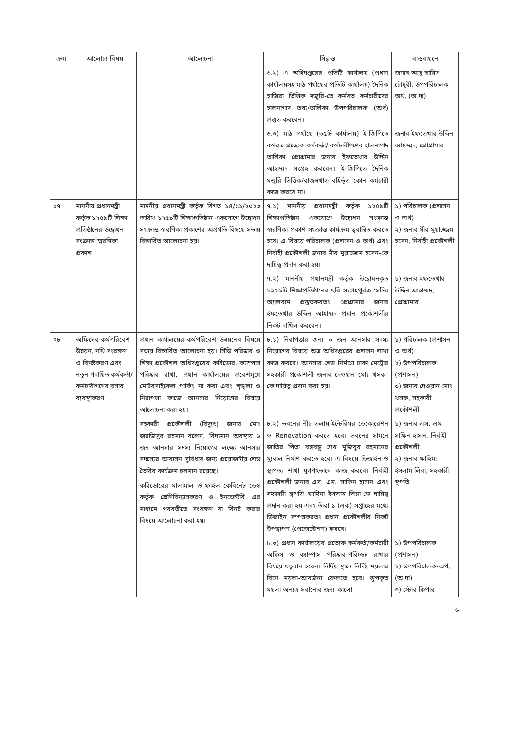| ক্রম | আলোচ্য বিষয় | আলোচনা | সিদ্ধান্ত | বাস্তবায়নে |
| --- | --- | --- | --- | --- |
| | | | ৬.২) এ অধিদপ্তরের প্রতিটি কার্যালয় (প্রধান কার্যালয়সহ মাঠ পর্যায়ের প্রতিটি কার্যালয়) দৈনিক হাজিরা ভিত্তিক মজুরি-তে কর্মরত কর্মচারীদের হালনাগাদ তথ্য/তালিকা উপপরিচালক (অর্থ) প্রস্তুত করবেন। | জনাব আবু ছায়িদ চৌধুরী, উপপরিচালক-অর্থ, (অ.দা) |
| | | | ৬.৩) মাঠ পর্যায়ে (৬৫টি কার্যালয়) ই-জিপিতে কর্মরত প্রত্যেক কর্মকর্তা/ কর্মচারীগণের হালনাগাদ তালিকা প্রোগ্রামার জনাব ইফতেখার উদ্দিন আহাম্মদ সংগ্রহ করবেন। ই-জিপিতে দৈনিক মজুরি ভিত্তিক/রাজস্বখাত বহির্ভূত কোন কর্মচারী কাজ করবে না। | জনাব ইফতেখার উদ্দিন আহাম্মদ, প্রোগ্রামার |
| ০৭ | মাননীয় প্রধানমন্ত্রী কর্তৃক ১২৫৯টি শিক্ষা প্রতিষ্ঠানের উদ্বোধন সংক্রান্ত স্মরণিকা প্রকাশ | মাননীয় প্রধানমন্ত্রী কর্তৃক বিগত ১৪/১১/২০২৩ তারিখ ১২৫৯টি শিক্ষাপ্রতিষ্ঠান একযোগে উদ্বোধন সংক্রান্ত স্মরণিকা প্রকাশের অগ্রগতি বিষয়ে সভায় বিস্তারিত আলোচনা হয়। | ৭.১) মাননীয় প্রধানমন্ত্রী কর্তৃক ১২৫৯টি শিক্ষাপ্রতিষ্ঠান একযোগে উদ্বোধন সংক্রান্ত স্মরণিকা প্রকাশ সংক্রান্ত কার্যক্রম ত্বরান্বিত করতে হবে। এ বিষয়ে পরিচালক (প্রশাসন ও অর্থ) এবং নির্বাহী প্রকৌশলী জনাব মীর মুয়াজ্জেম হসেন-কে দায়িত্ব প্রদান করা হয়। | ১) পরিচালক (প্রশাসন ও অর্থ) ২) জনাব মীর মুয়াজ্জেম হসেন, নির্বাহী প্রকৌশলী |
| | | | ৭.২) মাননীয় প্রধানমন্ত্রী কর্তৃক উদ্বোধনকৃত ১২৫৯টি শিক্ষাপ্রতিষ্ঠানের ছবি সংগ্রহপূর্বক সেটির অ্যালবাম প্রস্তুতকরতঃ প্রোগ্রামার জনাব ইফতেখার উদ্দিন আহাম্মদ প্রধান প্রকৌশলীর নিকট দাখিল করবেন। | ১) জনাব ইফতেখার উদ্দিন আহাম্মদ, প্রোগ্রামার |
| ০৮ | অফিসের কর্মপরিবেশ উন্নয়ন, নথি সংরক্ষণ ও বিনষ্টকরণ এবং নতুন পদায়িত কর্মকর্তা/ কর্মচারীগণের বসার ব্যবস্থাকরণ | প্রধান কার্যালয়ের কর্মপরিবেশ উন্নয়নের বিষয়ে সভায় বিস্তারিত আলোচনা হয়। সিঁড়ি পরিষ্কার ও শিক্ষা প্রকৌশল অধিদপ্তরের করিডোর, ক্যাম্পাস পরিষ্কার রাখা, প্রধান কার্যালয়ের প্রবেশমুখে মোটরসাইকেল পার্কিং না করা এবং শৃঙ্খলা ও নিরাপত্তা কাজে আনসার নিয়োগের বিষয়ে আলোচনা করা হয়। সহকারী প্রকৌশলী (বিদ্যুৎ) জনাব মোঃ জরজিসুর রহমান বলেন, বিদ্যমান অবস্থায় ৬ জন আনসার সদস্য নিয়োগের লক্ষ্যে আনসার সদস্যের আবাসন সুবিধার জন্য প্রয়োজনীয় শেড তৈরির কার্যক্রম চলমান রয়েছে। করিডোরের মালামাল ও ফাইল কেবিনেট ডেস্ক কর্তৃক শ্রেণিবিন্যাসকরণ ও ইনভেন্টরি এর মাধ্যমে পরবর্তীতে সংরক্ষণ বা বিনষ্ট করার বিষয়ে আলোচনা করা হয়। | ৮.১) নিরাপত্তার জন্য ৬ জন আনসার সদস্য নিয়োগের বিষয়ে অত্র অধিদপ্তরের প্রশাসন শাখা কাজ করবে। আনসার শেড নির্মাণে ঢাকা মেট্রোর সহকারী প্রকৌশলী জনাব দেওয়ান মোঃ খসরু-কে দায়িত্ব প্রদান করা হয়। | ১) পরিচালক (প্রশাসন ও অর্থ) ২) উপপরিচালক (প্রশাসন) ৩) জনাব দেওয়ান মোঃ খসরু, সহকারী প্রকৌশলী |
| | | | ৮.২) ভবনের নীচ তলায় ইন্টেরিয়র ডেকোরেশন ও Renovation করতে হবে। ভবনের সামনে জাতির পিতা বঙ্গবন্ধু শেখ মুজিবুর রহমানের ম্যুরাল নির্মাণ করতে হবে। এ বিষয়ে ডিজাইন ও স্থাপত্য শাখা যুগপৎভাবে কাজ করবে। নির্বাহী প্রকৌশলী জনাব এস. এম. সাফিন হাসান এবং সহকারী স্থপতি ফাহিমা ইসলাম লিরা-কে দায়িত্ব প্রদান করা হয় এবং তাঁরা ১ (এক) সপ্তাহের মধ্যে ডিজাইন সম্পন্নকরতঃ প্রধান প্রকৌশলীর নিকট উপস্থাপন (প্রেজেন্টেশন) করবে। | ১) জনাব এস. এম. সাফিন হাসান, নির্বাহী প্রকৌশলী ২) জনাব ফাহিমা ইসলাম লিরা, সহকারী স্থপতি |
| | | | ৮.৩) প্রধান কার্যালয়ের প্রত্যেক কর্মকর্তা/কর্মচারী অফিস ও ক্যাম্পাস পরিষ্কার-পরিচ্ছন্ন রাখার বিষয়ে যত্নবান হবেন। নির্দিষ্ট স্থানে নির্দিষ্ট ময়লার বিনে ময়লা-আবর্জনা ফেলতে হবে। স্তূপকৃত ময়লা অন্যত্র সরানোর জন্য কালো | ১) উপপরিচালক (প্রশাসন) ২) উপপরিচালক-অর্থ, (অ.দা) ৩) স্টোর কিপার |
৬